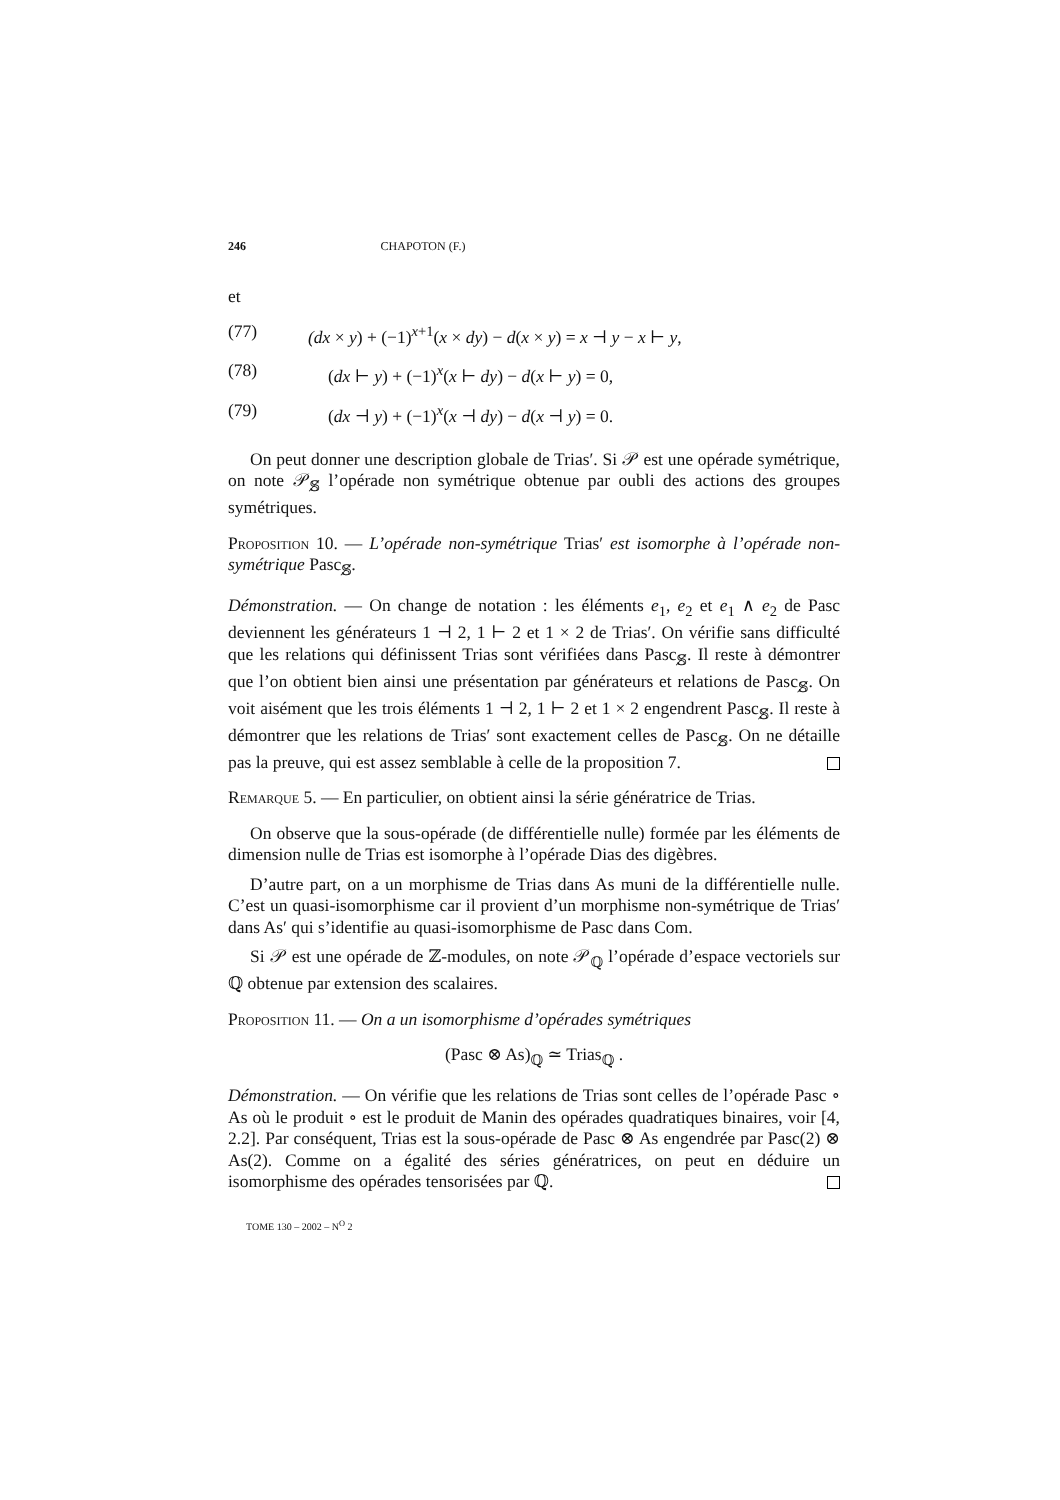246 CHAPOTON (F.)
et
(77) (dx × y) + (−1)<sup>x+1</sup>(x × dy) − d(x × y) = x ⊣ y − x ⊢ y,
(78) (dx ⊢ y) + (−1)<sup>x</sup>(x ⊢ dy) − d(x ⊢ y) = 0,
(79) (dx ⊣ y) + (−1)<sup>x</sup>(x ⊣ dy) − d(x ⊣ y) = 0.
On peut donner une description globale de Trias′. Si 𝒫 est une opérade symétrique, on note 𝒫<sub>𝕊̸</sub> l’opérade non symétrique obtenue par oubli des actions des groupes symétriques.
Proposition 10. — L’opérade non-symétrique Trias′ est isomorphe à l’opérade non-symétrique Pasc<sub>𝕊̸</sub>.
Démonstration. — On change de notation : les éléments e<sub>1</sub>, e<sub>2</sub> et e<sub>1</sub> ∧ e<sub>2</sub> de Pasc deviennent les générateurs 1 ⊣ 2, 1 ⊢ 2 et 1 × 2 de Trias′. On vérifie sans difficulté que les relations qui définissent Trias sont vérifiées dans Pasc<sub>𝕊̸</sub>. Il reste à démontrer que l’on obtient bien ainsi une présentation par générateurs et relations de Pasc<sub>𝕊̸</sub>. On voit aisément que les trois éléments 1 ⊣ 2, 1 ⊢ 2 et 1 × 2 engendrent Pasc<sub>𝕊̸</sub>. Il reste à démontrer que les relations de Trias′ sont exactement celles de Pasc<sub>𝕊̸</sub>. On ne détaille pas la preuve, qui est assez semblable à celle de la proposition 7.
Remarque 5. — En particulier, on obtient ainsi la série génératrice de Trias.
On observe que la sous-opérade (de différentielle nulle) formée par les éléments de dimension nulle de Trias est isomorphe à l’opérade Dias des digèbres.
D’autre part, on a un morphisme de Trias dans As muni de la différentielle nulle. C’est un quasi-isomorphisme car il provient d’un morphisme non-symétrique de Trias′ dans As′ qui s’identifie au quasi-isomorphisme de Pasc dans Com.
Si 𝒫 est une opérade de ℤ-modules, on note 𝒫<sub>ℚ</sub> l’opérade d’espace vectoriels sur ℚ obtenue par extension des scalaires.
Proposition 11. — On a un isomorphisme d’opérades symétriques
(Pasc ⊗ As)<sub>ℚ</sub> ≃ Trias<sub>ℚ</sub> .
Démonstration. — On vérifie que les relations de Trias sont celles de l’opérade Pasc ∘ As où le produit ∘ est le produit de Manin des opérades quadratiques binaires, voir [4, 2.2]. Par conséquent, Trias est la sous-opérade de Pasc ⊗ As engendrée par Pasc(2) ⊗ As(2). Comme on a égalité des séries génératrices, on peut en déduire un isomorphisme des opérades tensorisées par ℚ.
TOME 130 – 2002 – N<sup>O</sup> 2